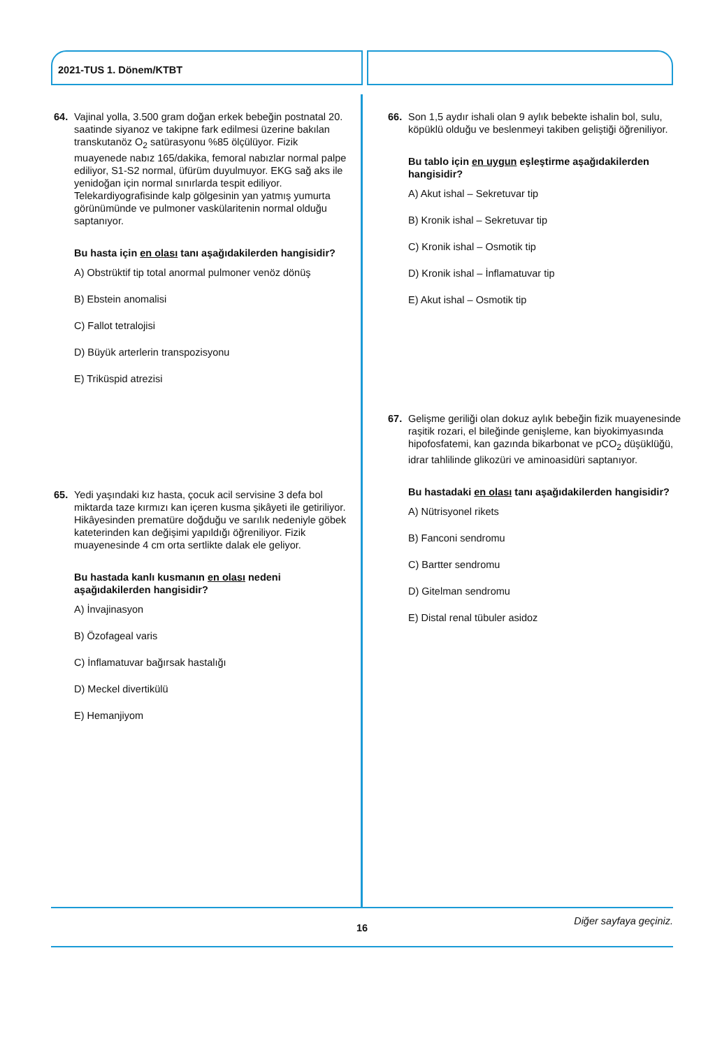2021-TUS 1. Dönem/KTBT
64. Vajinal yolla, 3.500 gram doğan erkek bebeğin postnatal 20. saatinde siyanoz ve takipne fark edilmesi üzerine bakılan transkutanöz O<sub>2</sub> satürasyonu %85 ölçülüyor. Fizik muayenede nabız 165/dakika, femoral nabızlar normal palpe ediliyor, S1-S2 normal, üfürüm duyulmuyor. EKG sağ aks ile yenidoğan için normal sınırlarda tespit ediliyor. Telekardiyografisinde kalp gölgesinin yan yatmış yumurta görünümünde ve pulmoner vaskülaritenin normal olduğu saptanıyor.
Bu hasta için en olası tanı aşağıdakilerden hangisidir?
A) Obstrüktif tip total anormal pulmoner venöz dönüş
B) Ebstein anomalisi
C) Fallot tetralojisi
D) Büyük arterlerin transpozisyonu
E) Triküspid atrezisi
65. Yedi yaşındaki kız hasta, çocuk acil servisine 3 defa bol miktarda taze kırmızı kan içeren kusma şikâyeti ile getiriliyor. Hikâyesinden prematüre doğduğu ve sarılık nedeniyle göbek kateterinden kan değişimi yapıldığı öğreniliyor. Fizik muayenesinde 4 cm orta sertlikte dalak ele geliyor.
Bu hastada kanlı kusmanın en olası nedeni aşağıdakilerden hangisidir?
A) İnvajinasyon
B) Özofageal varis
C) İnflamatuvar bağırsak hastalığı
D) Meckel divertikülü
E) Hemanjiyom
66. Son 1,5 aydır ishali olan 9 aylık bebekte ishalin bol, sulu, köpüklü olduğu ve beslenmeyi takiben geliştiği öğreniliyor.
Bu tablo için en uygun eşleştirme aşağıdakilerden hangisidir?
A) Akut ishal – Sekretuvar tip
B) Kronik ishal – Sekretuvar tip
C) Kronik ishal – Osmotik tip
D) Kronik ishal – İnflamatuvar tip
E) Akut ishal – Osmotik tip
67. Gelişme geriliği olan dokuz aylık bebeğin fizik muayenesinde raşitik rozari, el bileğinde genişleme, kan biyokimyasında hipofosfatemi, kan gazında bikarbonat ve pCO<sub>2</sub> düşüklüğü, idrar tahlilinde glikozüri ve aminoasidüri saptanıyor.
Bu hastadaki en olası tanı aşağıdakilerden hangisidir?
A) Nütrisyonel rikets
B) Fanconi sendromu
C) Bartter sendromu
D) Gitelman sendromu
E) Distal renal tübuler asidoz
Diğer sayfaya geçiniz.
16